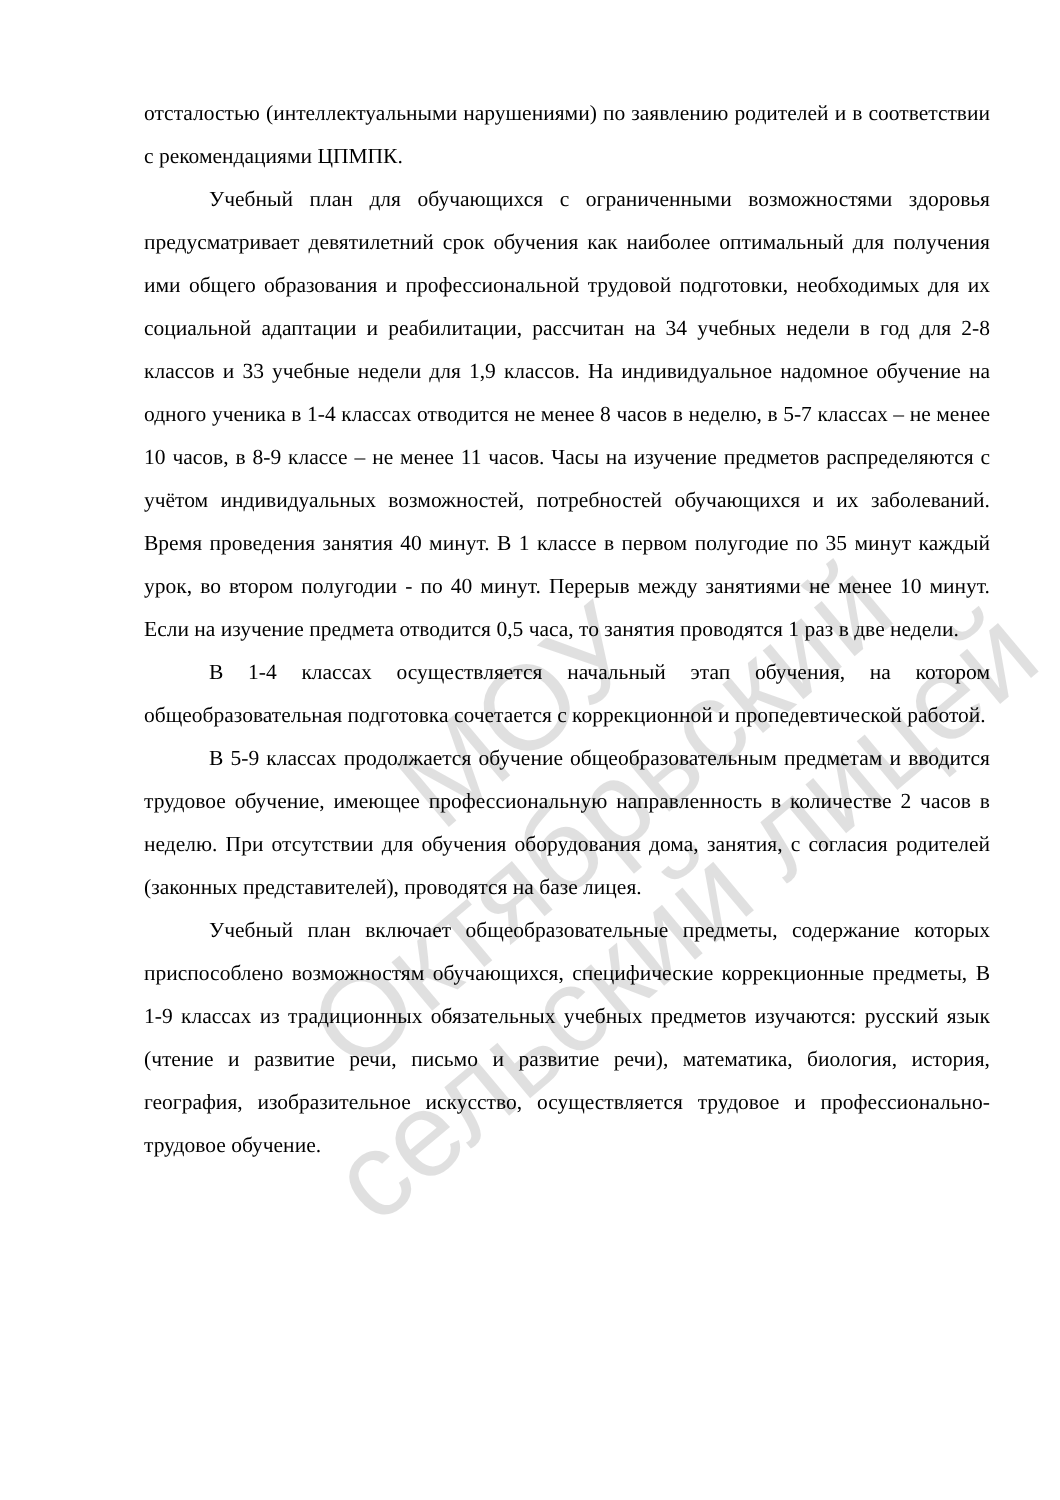отсталостью (интеллектуальными нарушениями) по заявлению родителей и в соответствии с рекомендациями ЦПМПК.
Учебный план для обучающихся с ограниченными возможностями здоровья предусматривает девятилетний срок обучения как наиболее оптимальный для получения ими общего образования и профессиональной трудовой подготовки, необходимых для их социальной адаптации и реабилитации, рассчитан на 34 учебных недели в год для 2-8 классов и 33 учебные недели для 1,9 классов. На индивидуальное надомное обучение на одного ученика в 1-4 классах отводится не менее 8 часов в неделю, в 5-7 классах – не менее 10 часов, в 8-9 классе – не менее 11 часов. Часы на изучение предметов распределяются с учётом индивидуальных возможностей, потребностей обучающихся и их заболеваний. Время проведения занятия 40 минут. В 1 классе в первом полугодие по 35 минут каждый урок, во втором полугодии - по 40 минут. Перерыв между занятиями не менее 10 минут. Если на изучение предмета отводится 0,5 часа, то занятия проводятся 1 раз в две недели.
В 1-4 классах осуществляется начальный этап обучения, на котором общеобразовательная подготовка сочетается с коррекционной и пропедевтической работой.
В 5-9 классах продолжается обучение общеобразовательным предметам и вводится трудовое обучение, имеющее профессиональную направленность в количестве 2 часов в неделю. При отсутствии для обучения оборудования дома, занятия, с согласия родителей (законных представителей), проводятся на базе лицея.
Учебный план включает общеобразовательные предметы, содержание которых приспособлено возможностям обучающихся, специфические коррекционные предметы, В 1-9 классах из традиционных обязательных учебных предметов изучаются: русский язык (чтение и развитие речи, письмо и развитие речи), математика, биология, история, география, изобразительное искусство, осуществляется трудовое и профессионально-трудовое обучение.
МОУ
Октябрьский
сельский лицей